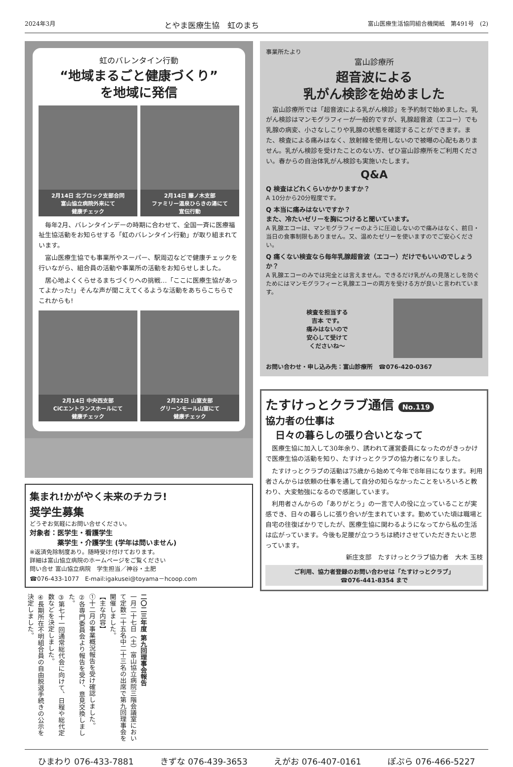2024年3月 とやま医療生協　虹のまち 富山医療生活協同組合機関紙　第491号　(2)
虹のバレンタイン行動
“地域まるごと健康づくり”
を地域に発信
2月14日 北ブロック支部合同
富山協立病院外来にて
健康チェック
2月14日 藤ノ木支部
ファミリー温泉ひらきの湯にて
宣伝行動
　毎年2月、バレンタインデーの時期に合わせて、全国一斉に医療福祉生協活動をお知らせする「虹のバレンタイン行動」が取り組まれています。
　富山医療生協でも事業所やスーパー、駅周辺などで健康チェックを行いながら、組合員の活動や事業所の活動をお知らせしました。
　居心地よくくらせるまちづくりへの挑戦…「ここに医療生協があってよかった!」そんな声が聞こえてくるような活動をあちらこちらでこれからも!
2月14日 中央西支部
CiCエントランスホールにて
健康チェック
2月22日 山室支部
グリーンモール山室にて
健康チェック
集まれ!かがやく未来のチカラ!
奨学生募集
どうぞお気軽にお問い合せください。
対象者：医学生・看護学生
　　　　薬学生・介護学生 (学年は問いません)
※返済免除制度あり。随時受け付けております。
詳細は富山協立病院のホームページをご覧ください
問い合せ 富山協立病院　学生担当／神谷・土肥
☎076-433-1077　E-mail:igakusei@toyama－hcoop.com
二〇二三年度 第九回理事会報告
一月二十七日（土）富山協立病院三階会議室において定数二十五名中二十三名の出席で第九回理事会を開催しました。
【主な内容】
①十二月の事業概況報告を受け確認しました。
②各専門委員会より報告を受け、意見交換しました。
③第七十一回通常総代会に向けて、日程や総代定数などを決定しました。
④長期所在不明組合員の自由脱退手続きの公示を決定しました。
事業所たより
富山診療所
超音波による
乳がん検診を始めました
　富山診療所では「超音波による乳がん検診」を予約制で始めました。乳がん検診はマンモグラフィーが一般的ですが、乳腺超音波（エコー）でも乳腺の病変、小さなしこりや乳腺の状態を確認することができます。また、検査による痛みはなく、放射線を使用しないので被曝の心配もありません。乳がん検診を受けたことのない方、ぜひ富山診療所をご利用ください。春からの自治体乳がん検診も実施いたします。
Q&A
Q 検査はどれくらいかかりますか？
A 10分から20分程度です。
Q 本当に痛みはないですか？
また、冷たいゼリーを胸につけると聞いています。
A 乳腺エコーは、マンモグラフィーのように圧迫しないので痛みはなく、前日・当日の食事制限もありません。又、温めたゼリーを使いますのでご安心ください。
Q 痛くない検査なら毎年乳腺超音波（エコー）だけでもいいのでしょうか？
A 乳腺エコーのみでは完全とは言えません。できるだけ乳がんの見落としを防ぐためにはマンモグラフィーと乳腺エコーの両方を受ける方が良いと言われています。
検査を担当する
吉本 です。
痛みはないので
安心して受けて
くださいね～
お問い合わせ・申し込み先：富山診療所　☎076-420-0367
たすけっとクラブ通信 No.119
協力者の仕事は
　日々の暮らしの張り合いとなって
　医療生協に加入して30年余り、誘われて運営委員になったのがきっかけで医療生協の活動を知り、たすけっとクラブの協力者になりました。
　たすけっとクラブの活動は75歳から始めて今年で8年目になります。利用者さんからは依頼の仕事を通して自分の知らなかったことをいろいろと教わり、大変勉強になるので感謝しています。
　利用者さんからの「ありがとう」の一言で人の役に立っていることが実感でき、日々の暮らしに張り合いが生まれています。勤めていた頃は職場と自宅の往復ばかりでしたが、医療生協に関わるようになってから私の生活は広がっています。今後も足腰が立つうちは続けさせていただきたいと思っています。
新庄支部　たすけっとクラブ協力者　大木 玉枝
ご利用、協力者登録のお問い合わせは「たすけっとクラブ」
☎076-441-8354 まで
ひまわり 076-433-7881 きずな 076-439-3653 えがお 076-407-0161 ぽぷら 076-466-5227